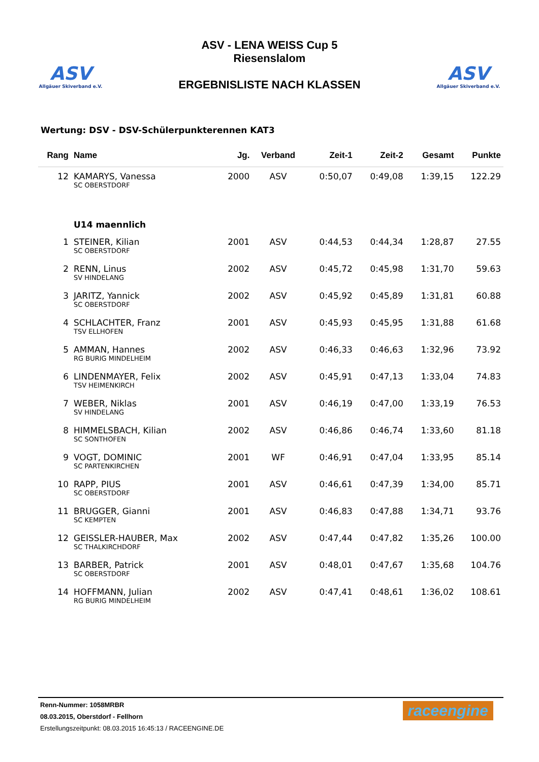ASV
Allgäuer Skiverband e.V.
ASV - LENA WEISS Cup 5
Riesenslalom
ERGEBNISLISTE NACH KLASSEN
ASV
Allgäuer Skiverband e.V.
Wertung: DSV - DSV-Schülerpunkterennen KAT3
| Rang | Name | Jg. | Verband | Zeit-1 | Zeit-2 | Gesamt | Punkte |
| --- | --- | --- | --- | --- | --- | --- | --- |
| 12 | KAMARYS, Vanessa | 2000 | ASV | 0:50,07 | 0:49,08 | 1:39,15 | 122.29 |
| | SC OBERSTDORF | | | | | | |
| | U14 maennlich | | | | | | |
| 1 | STEINER, Kilian | 2001 | ASV | 0:44,53 | 0:44,34 | 1:28,87 | 27.55 |
| | SC OBERSTDORF | | | | | | |
| 2 | RENN, Linus | 2002 | ASV | 0:45,72 | 0:45,98 | 1:31,70 | 59.63 |
| | SV HINDELANG | | | | | | |
| 3 | JARITZ, Yannick | 2002 | ASV | 0:45,92 | 0:45,89 | 1:31,81 | 60.88 |
| | SC OBERSTDORF | | | | | | |
| 4 | SCHLACHTER, Franz | 2001 | ASV | 0:45,93 | 0:45,95 | 1:31,88 | 61.68 |
| | TSV ELLHOFEN | | | | | | |
| 5 | AMMAN, Hannes | 2002 | ASV | 0:46,33 | 0:46,63 | 1:32,96 | 73.92 |
| | RG BURIG MINDELHEIM | | | | | | |
| 6 | LINDENMAYER, Felix | 2002 | ASV | 0:45,91 | 0:47,13 | 1:33,04 | 74.83 |
| | TSV HEIMENKIRCH | | | | | | |
| 7 | WEBER, Niklas | 2001 | ASV | 0:46,19 | 0:47,00 | 1:33,19 | 76.53 |
| | SV HINDELANG | | | | | | |
| 8 | HIMMELSBACH, Kilian | 2002 | ASV | 0:46,86 | 0:46,74 | 1:33,60 | 81.18 |
| | SC SONTHOFEN | | | | | | |
| 9 | VOGT, DOMINIC | 2001 | WF | 0:46,91 | 0:47,04 | 1:33,95 | 85.14 |
| | SC PARTENKIRCHEN | | | | | | |
| 10 | RAPP, PIUS | 2001 | ASV | 0:46,61 | 0:47,39 | 1:34,00 | 85.71 |
| | SC OBERSTDORF | | | | | | |
| 11 | BRUGGER, Gianni | 2001 | ASV | 0:46,83 | 0:47,88 | 1:34,71 | 93.76 |
| | SC KEMPTEN | | | | | | |
| 12 | GEISSLER-HAUBER, Max | 2002 | ASV | 0:47,44 | 0:47,82 | 1:35,26 | 100.00 |
| | SC THALKIRCHDORF | | | | | | |
| 13 | BARBER, Patrick | 2001 | ASV | 0:48,01 | 0:47,67 | 1:35,68 | 104.76 |
| | SC OBERSTDORF | | | | | | |
| 14 | HOFFMANN, Julian | 2002 | ASV | 0:47,41 | 0:48,61 | 1:36,02 | 108.61 |
| | RG BURIG MINDELHEIM | | | | | | |
raceengine
Renn-Nummer: 1058MRBR
08.03.2015, Oberstdorf - Fellhorn
Erstellungszeitpunkt: 08.03.2015 16:45:13 / RACEENGINE.DE